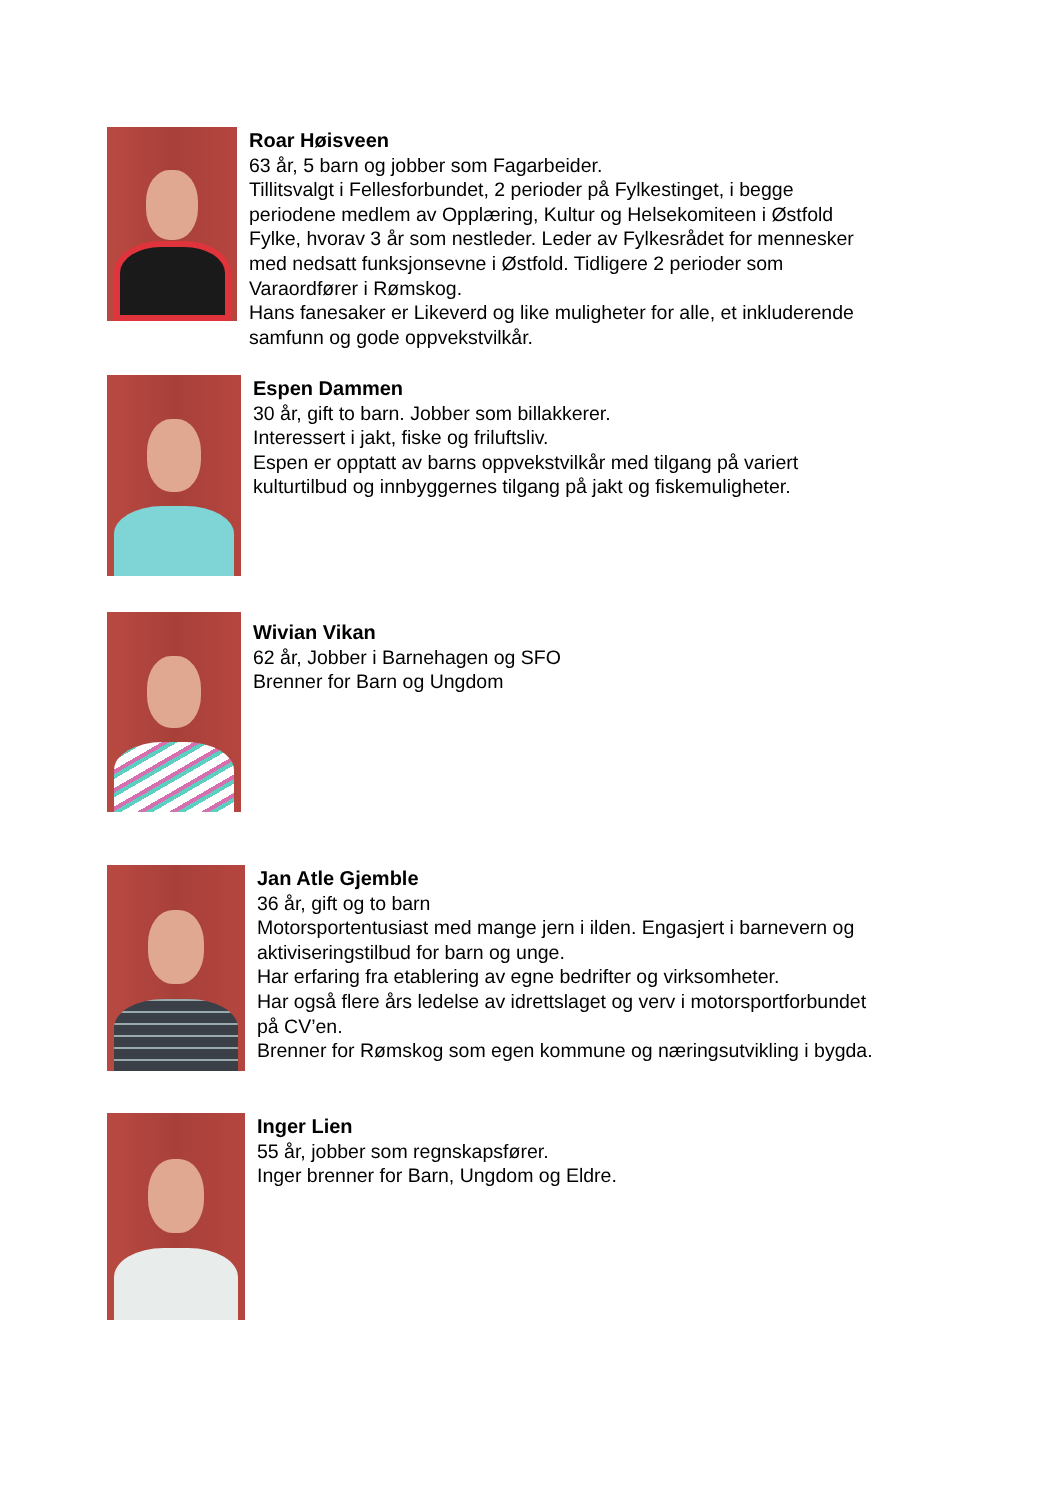Roar Høisveen
63 år, 5 barn og jobber som Fagarbeider.
Tillitsvalgt i Fellesforbundet, 2 perioder på Fylkestinget, i begge
periodene medlem av Opplæring, Kultur og Helsekomiteen i Østfold
Fylke, hvorav 3 år som nestleder. Leder av Fylkesrådet for mennesker
med nedsatt funksjonsevne i Østfold. Tidligere 2 perioder som
Varaordfører i Rømskog.
Hans fanesaker er Likeverd og like muligheter for alle, et inkluderende
samfunn og gode oppvekstvilkår.
Espen Dammen
30 år, gift to barn. Jobber som billakkerer.
Interessert i jakt, fiske og friluftsliv.
Espen er opptatt av barns oppvekstvilkår med tilgang på variert
kulturtilbud og innbyggernes tilgang på jakt og fiskemuligheter.
Wivian Vikan
62 år, Jobber i Barnehagen og SFO
Brenner for Barn og Ungdom
Jan Atle Gjemble
36 år, gift og to barn
Motorsportentusiast med mange jern i ilden. Engasjert i barnevern og
aktiviseringstilbud for barn og unge.
Har erfaring fra etablering av egne bedrifter og virksomheter.
Har også flere års ledelse av idrettslaget og verv i motorsportforbundet
på CV’en.
Brenner for Rømskog som egen kommune og næringsutvikling i bygda.
Inger Lien
55 år, jobber som regnskapsfører.
Inger brenner for Barn, Ungdom og Eldre.